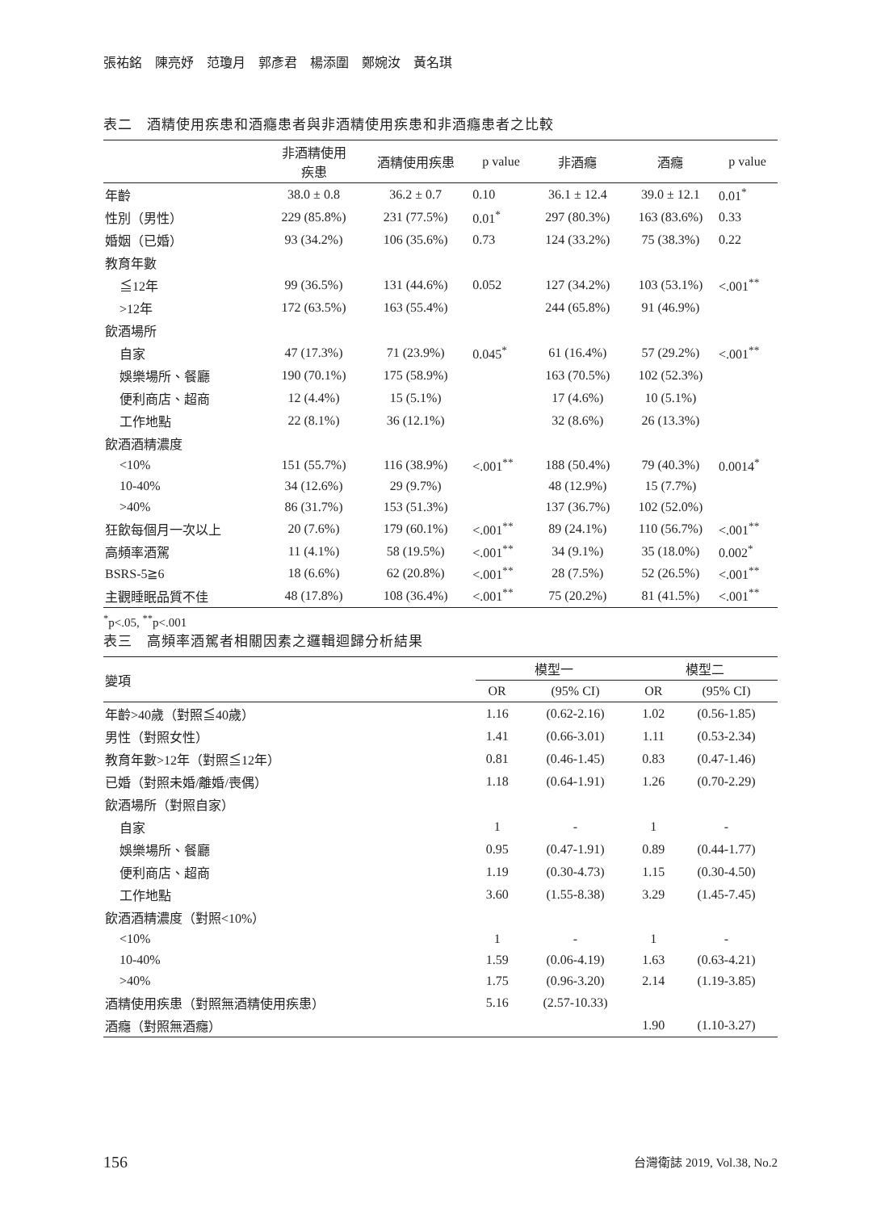張祐銘　陳亮妤　范瓊月　郭彥君　楊添圍　鄭婉汝　黃名琪
表二　酒精使用疾患和酒癮患者與非酒精使用疾患和非酒癮患者之比較
| | 非酒精使用 疾患 | 酒精使用疾患 | p value | 非酒癮 | 酒癮 | p value |
| --- | --- | --- | --- | --- | --- | --- |
| 年齡 | 38.0 ± 0.8 | 36.2 ± 0.7 | 0.10 | 36.1 ± 12.4 | 39.0 ± 12.1 | 0.01<sup>*</sup> |
| 性別（男性） | 229 (85.8%) | 231 (77.5%) | 0.01<sup>*</sup> | 297 (80.3%) | 163 (83.6%) | 0.33 |
| 婚姻（已婚） | 93 (34.2%) | 106 (35.6%) | 0.73 | 124 (33.2%) | 75 (38.3%) | 0.22 |
| 教育年數 | | | | | | |
| ≦12年 | 99 (36.5%) | 131 (44.6%) | 0.052 | 127 (34.2%) | 103 (53.1%) | <.001<sup>**</sup> |
| >12年 | 172 (63.5%) | 163 (55.4%) | | 244 (65.8%) | 91 (46.9%) | |
| 飲酒場所 | | | | | | |
| 自家 | 47 (17.3%) | 71 (23.9%) | 0.045<sup>*</sup> | 61 (16.4%) | 57 (29.2%) | <.001<sup>**</sup> |
| 娛樂場所、餐廳 | 190 (70.1%) | 175 (58.9%) | | 163 (70.5%) | 102 (52.3%) | |
| 便利商店、超商 | 12 (4.4%) | 15 (5.1%) | | 17 (4.6%) | 10 (5.1%) | |
| 工作地點 | 22 (8.1%) | 36 (12.1%) | | 32 (8.6%) | 26 (13.3%) | |
| 飲酒酒精濃度 | | | | | | |
| <10% | 151 (55.7%) | 116 (38.9%) | <.001<sup>**</sup> | 188 (50.4%) | 79 (40.3%) | 0.0014<sup>*</sup> |
| 10-40% | 34 (12.6%) | 29 (9.7%) | | 48 (12.9%) | 15 (7.7%) | |
| >40% | 86 (31.7%) | 153 (51.3%) | | 137 (36.7%) | 102 (52.0%) | |
| 狂飲每個月一次以上 | 20 (7.6%) | 179 (60.1%) | <.001<sup>**</sup> | 89 (24.1%) | 110 (56.7%) | <.001<sup>**</sup> |
| 高頻率酒駕 | 11 (4.1%) | 58 (19.5%) | <.001<sup>**</sup> | 34 (9.1%) | 35 (18.0%) | 0.002<sup>*</sup> |
| BSRS-5≧6 | 18 (6.6%) | 62 (20.8%) | <.001<sup>**</sup> | 28 (7.5%) | 52 (26.5%) | <.001<sup>**</sup> |
| 主觀睡眠品質不佳 | 48 (17.8%) | 108 (36.4%) | <.001<sup>**</sup> | 75 (20.2%) | 81 (41.5%) | <.001<sup>**</sup> |
<sup>*</sup> p<.05, <sup>**</sup>p<.001
表三　高頻率酒駕者相關因素之邏輯迴歸分析結果
| 變項 | 模型一 | | 模型二 | |
| --- | --- | --- | --- | --- |
| | OR | (95% CI) | OR | (95% CI) |
| 年齡>40歲（對照≦40歲） | 1.16 | (0.62-2.16) | 1.02 | (0.56-1.85) |
| 男性（對照女性） | 1.41 | (0.66-3.01) | 1.11 | (0.53-2.34) |
| 教育年數>12年（對照≦12年） | 0.81 | (0.46-1.45) | 0.83 | (0.47-1.46) |
| 已婚（對照未婚/離婚/喪偶） | 1.18 | (0.64-1.91) | 1.26 | (0.70-2.29) |
| 飲酒場所（對照自家） | | | | |
| 自家 | 1 | - | 1 | - |
| 娛樂場所、餐廳 | 0.95 | (0.47-1.91) | 0.89 | (0.44-1.77) |
| 便利商店、超商 | 1.19 | (0.30-4.73) | 1.15 | (0.30-4.50) |
| 工作地點 | 3.60 | (1.55-8.38) | 3.29 | (1.45-7.45) |
| 飲酒酒精濃度（對照<10%） | | | | |
| <10% | 1 | - | 1 | - |
| 10-40% | 1.59 | (0.06-4.19) | 1.63 | (0.63-4.21) |
| >40% | 1.75 | (0.96-3.20) | 2.14 | (1.19-3.85) |
| 酒精使用疾患（對照無酒精使用疾患） | 5.16 | (2.57-10.33) | | |
| 酒癮（對照無酒癮） | | | 1.90 | (1.10-3.27) |
156 台灣衛誌 2019, Vol.38, No.2